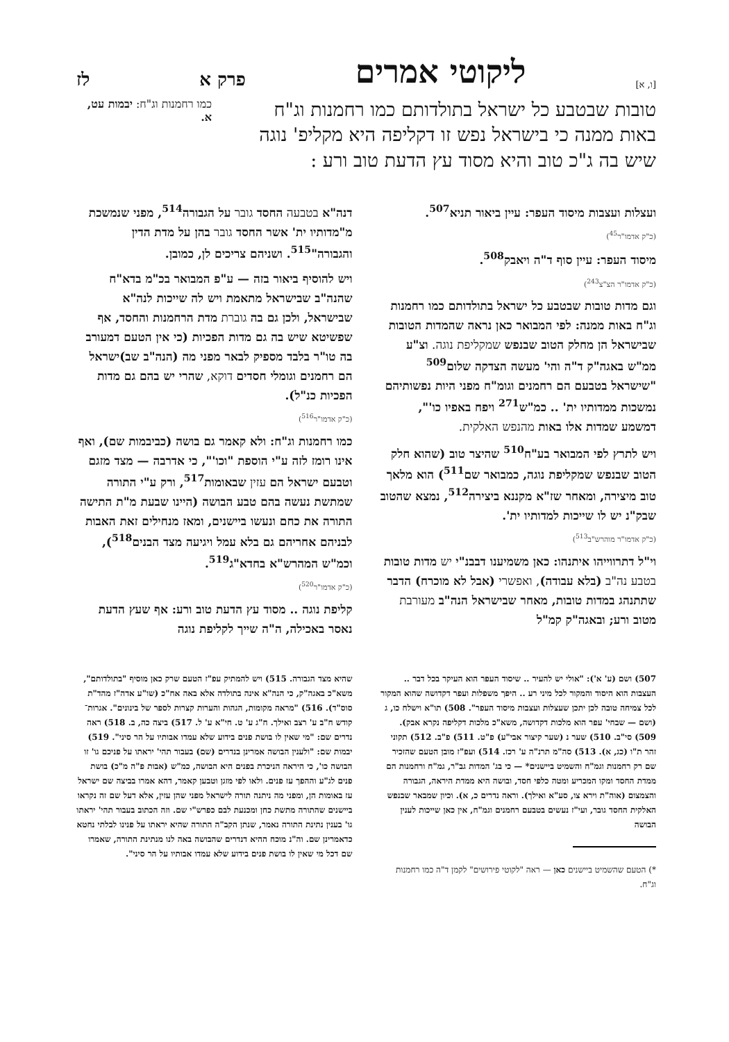[ו, א] ליקוטי אמרים פרק א לז
טובות שבטבע כל ישראל בתולדותם כמו רחמנות וג"ח באות ממנה כי בישראל נפש זו דקליפה היא מקליפ' נוגה שיש בה ג"כ טוב והיא מסוד עץ הדעת טוב ורע :
כמו רחמנות וג"ח: יבמות עט, א.
ועצלות ועצבות מיסוד העפר: עיין ביאור תניא<sup>507</sup>.
(כ"ק אדמו"ר<sup>45</sup>)
מיסוד העפר: עיין סוף ד"ה ויאבק<sup>508</sup>.
(כ"ק אדמו"ר הצ"צ<sup>243</sup>)
וגם מדות טובות שבטבע כל ישראל בתולדותם כמו רחמנות וג"ח באות ממנה: לפי המבואר כאן נראה שהמדות הטובות שבישראל הן מחלק הטוב שבנפש שמקליפת נוגה. וצ"ע ממ"ש באגה"ק ד"ה והי' מעשה הצדקה שלום<sup>509</sup> "שישראל בטבעם הם רחמנים וגומ"ח מפני היות נפשותיהם נמשכות ממדותיו ית' .. כמ"ש<sup>271</sup> ויפח באפיו כו'", דמשמע שמדות אלו באות מהנפש האלקית.
ויש לתרץ לפי המבואר בע"ח<sup>510</sup> שהיצר טוב (שהוא חלק הטוב שבנפש שמקליפת נוגה, כמבואר שם<sup>511</sup>) הוא מלאך טוב מיצירה, ומאחר שז"א מקננא ביצירה<sup>512</sup>, נמצא שהטוב שבק"נ יש לו שייכות למדותיו ית'.
(כ"ק אדמו"ר מוהרש"ב<sup>513</sup>)
וי"ל דתרווייהו איתנהו: כאן משמיענו דבבנ"י יש מדות טובות בטבע נה"ב (בלא עבודה), ואפשרי (אבל לא מוכרח) הדבר שתתנהג במדות טובות, מאחר שבישראל הנה"ב מעורבת מטוב ורע; ובאגה"ק קמ"ל
דנה"א בטבעה החסד גובר על הגבורה<sup>514</sup>, מפני שנמשכת מ"מדותיו ית' אשר החסד גובר בהן על מדת הדין והגבורה"<sup>515</sup>. ושניהם צריכים לן, כמובן.
ויש להוסיף ביאור בזה — ע"פ המבואר בכ"מ בדא"ח שהנה"ב שבישראל מתאמת ויש לה שייכות לנה"א שבישראל, ולכן גם בה גוברת מדת הרחמנות והחסד, אף שפשיטא שיש בה גם מדות הפכיות (כי אין הטעם דמעורב בה טו"ר בלבד מספיק לבאר מפני מה (הנה"ב שב)ישראל הם רחמנים וגומלי חסדים דוקא, שהרי יש בהם גם מדות הפכיות כנ"ל).
(כ"ק אדמו"ר<sup>516</sup>)
כמו רחמנות וג"ח: ולא קאמר גם בושה (כביבמות שם), ואף אינו רומז לזה ע"י הוספת "וכו'", כי אדרבה — מצד מזגם וטבעם ישראל הם עזין שבאומות<sup>517</sup>, ורק ע"י התורה שמתשת נעשה בהם טבע הבושה (היינו שבעת מ"ת התישה התורה את כחם ונעשו ביישנים, ומאז מנחילים זאת האבות לבניהם אחריהם גם בלא עמל ויגיעה מצד הבנים<sup>518</sup>), וכמ"ש המהרש"א בחדא"ג<sup>519</sup>.
(כ"ק אדמו"ר<sup>520</sup>)
קליפת נוגה .. מסוד עץ הדעת טוב ורע: אף שעץ הדעת נאסר באכילה, ה"ה שייך לקליפת נוגה
507) ושם (ע' א'): "אולי יש להעיר .. שיסוד העפר הוא העיקר בכל דבר .. העצבות הוא היסוד והמקור לכל מיני רע .. היפך משפלות ועפר דקדושה שהוא המקור לכל צמיחה טובה לכן יתכן שעצלות ועצבות מיסוד העפר". 508) תו"א וישלח כו, ג (ושם — שבחי' עפר הוא מלכות דקדושה, משא"כ מלכות דקליפה נקרא אבק). 509) סי"ב. 510) שער נ (שער קיצור אבי"ע) פ"ט. 511) פ"ב. 512) תקוני זהר ת"ו (כג, א). 513) סה"מ תרנ"ה ע' רכז. 514) ועפ"ז מובן הטעם שהזכיר שם רק רחמנות וגמ"ח והשמיט ביישנים* — כי בג' המדות גב"ר, גמ"ח ורחמנות הם ממדת החסד ומקו המכריע ומטה כלפי חסד, ובושה היא ממדת היראה, הגבורה והצמצום (אוה"ת וירא צו, סע"א ואילך). וראה נדרים כ, א). וכיון שמבאר שבנפש האלקית החסד גובר, ועי"ז נעשים בטבעם רחמנים וגמ"ח, אין כאן שייכות לענין הבושה
*) הטעם שהשמיט ביישנים כאן — ראה "לקוטי פירושים" לקמן ד"ה כמו רחמנות וג"ח.
שהיא מצד הגבורה. 515) ויש להמתיק עפ"ז הטעם שרק כאן מוסיף "בתולדותם", משא"כ באגה"ק, כי הנה"א אינה בתולדה אלא באה אח"כ (שו"ע אדה"ז מהד"ת סוס"ד). 516) "מראה מקומות, הגהות והערות קצרות לספר של בינונים". אגרות־קודש ח"ב ע' רצב ואילך. ח"ג ע' ט. חי"א ע' ל. 517) ביצה כה, ב. 518) ראה נדרים שם: "מי שאין לו בושת פנים בידוע שלא עמדו אבותיו על הר סיני". 519) יבמות שם: "ולענין הבושה אמרינן בנדרים (שם) בעבור תהי' יראתו על פניכם גו' זו הבושה כו', כי היראה הניכרת בפנים היא הבושה, כמ"ש (אבות פ"ה מ"כ) בושת פנים לג"ע וההפך עז פנים. ולאו לפי מזגן וטבען קאמר, דהא אמרו בביצה שם ישראל עז באומות הן, ומפני מה ניתנה תורה לישראל מפני שהן עזין, אלא דעל שם זה נקראו ביישנים שהתורה מתשת כחן ומכנעת לבם כפרש"י שם. וזה הכתוב בעבור תהי' יראתו גו' בענין נתינת התורה נאמר, שנתן הקב"ה התורה שהיא יראתו על פנינו לבלתי נחטא כדאמרינן שם. וה"נ מוכח ההיא דנדרים שהבושה באה לנו מנתינת התורה, שאמרו שם דכל מי שאין לו בושת פנים בידוע שלא עמדו אבותיו על הר סיני".